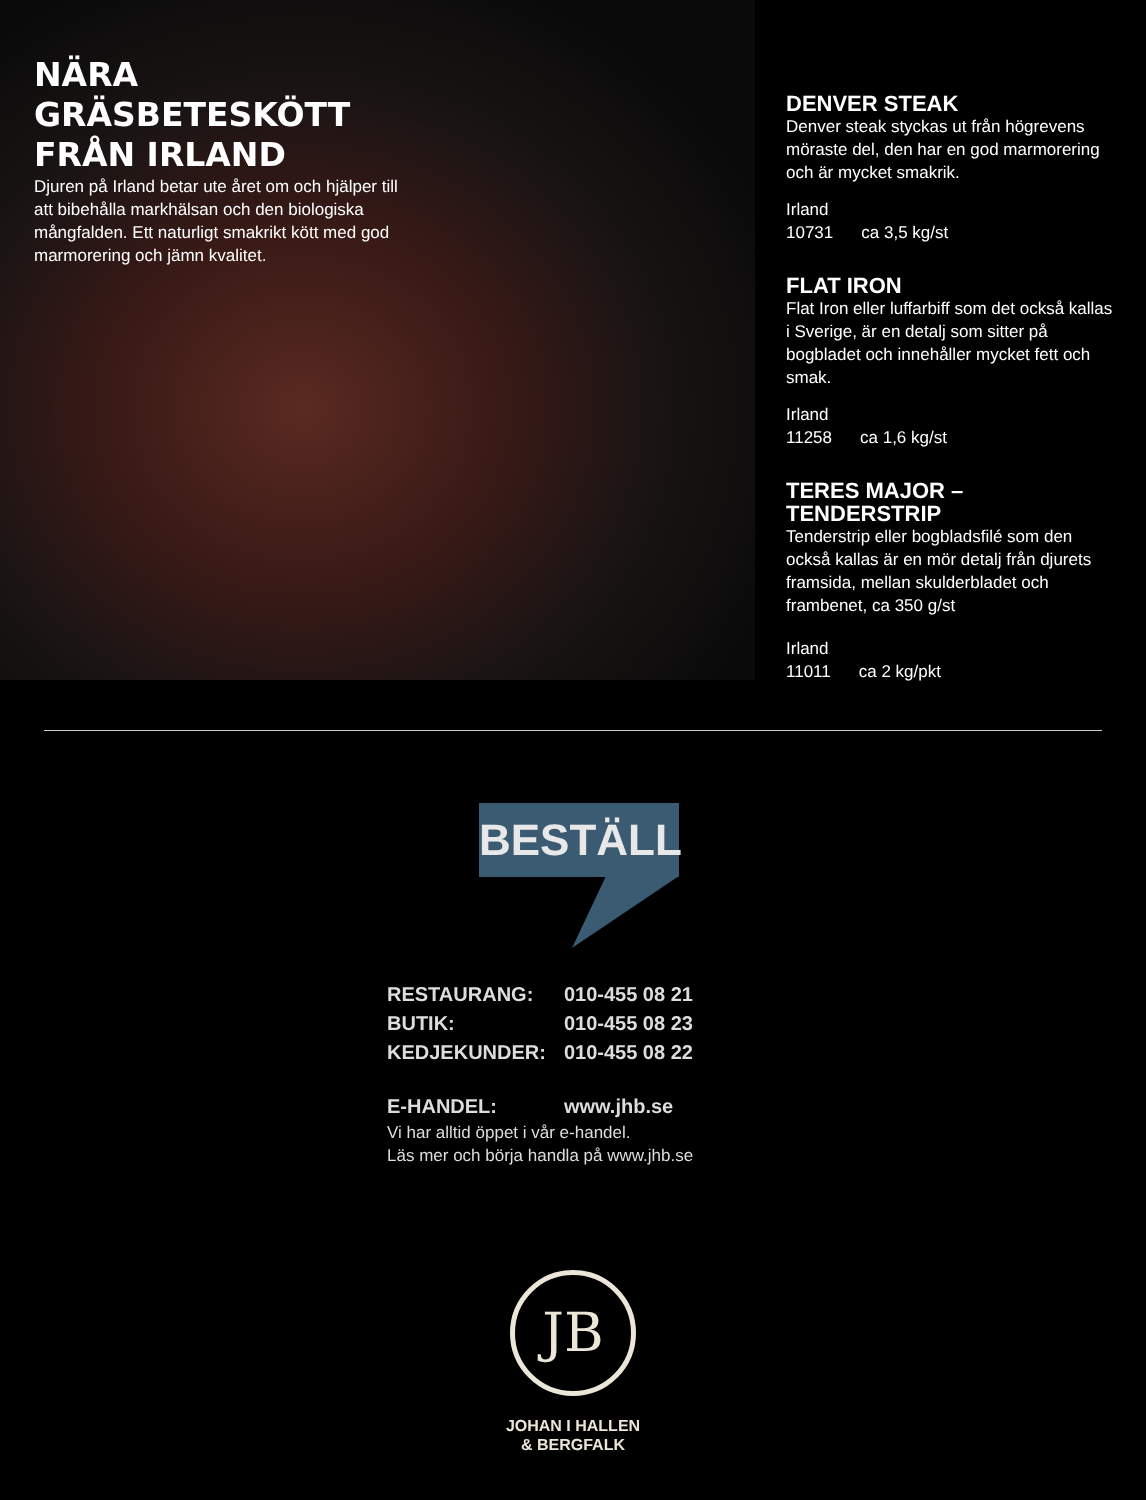NÄRA GRÄSBETESKÖTT FRÅN IRLAND
Djuren på Irland betar ute året om och hjälper till att bibehålla markhälsan och den biologiska mångfalden. Ett naturligt smakrikt kött med god marmorering och jämn kvalitet.
DENVER STEAK
Denver steak styckas ut från högrevens möraste del, den har en god marmorering och är mycket smakrik.
Irland
10731 ca 3,5 kg/st
FLAT IRON
Flat Iron eller luffarbiff som det också kallas i Sverige, är en detalj som sitter på bogbladet och innehåller mycket fett och smak.
Irland
11258 ca 1,6 kg/st
TERES MAJOR – TENDERSTRIP
Tenderstrip eller bogbladsfilé som den också kallas är en mör detalj från djurets framsida, mellan skulderbladet och frambenet, ca 350 g/st
Irland
11011 ca 2 kg/pkt
BESTÄLL
| RESTAURANG: | 010-455 08 21 |
| BUTIK: | 010-455 08 23 |
| KEDJEKUNDER: | 010-455 08 22 |
| E-HANDEL: | www.jhb.se |
Vi har alltid öppet i vår e-handel.
Läs mer och börja handla på www.jhb.se
JB
JOHAN I HALLEN
& BERGFALK